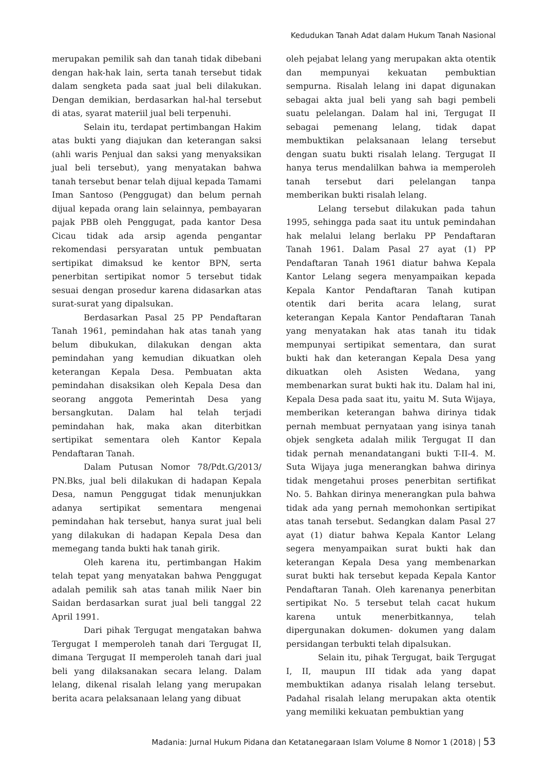Kedudukan Tanah Adat dalam Hukum Tanah Nasional
merupakan pemilik sah dan tanah tidak dibebani dengan hak-hak lain, serta tanah tersebut tidak dalam sengketa pada saat jual beli dilakukan. Dengan demikian, berdasarkan hal-hal tersebut di atas, syarat materiil jual beli terpenuhi.
Selain itu, terdapat pertimbangan Hakim atas bukti yang diajukan dan keterangan saksi (ahli waris Penjual dan saksi yang menyaksikan jual beli tersebut), yang menyatakan bahwa tanah tersebut benar telah dijual kepada Tamami Iman Santoso (Penggugat) dan belum pernah dijual kepada orang lain selainnya, pembayaran pajak PBB oleh Penggugat, pada kantor Desa Cicau tidak ada arsip agenda pengantar rekomendasi persyaratan untuk pembuatan sertipikat dimaksud ke kentor BPN, serta penerbitan sertipikat nomor 5 tersebut tidak sesuai dengan prosedur karena didasarkan atas surat-surat yang dipalsukan.
Berdasarkan Pasal 25 PP Pendaftaran Tanah 1961, pemindahan hak atas tanah yang belum dibukukan, dilakukan dengan akta pemindahan yang kemudian dikuatkan oleh keterangan Kepala Desa. Pembuatan akta pemindahan disaksikan oleh Kepala Desa dan seorang anggota Pemerintah Desa yang bersangkutan. Dalam hal telah terjadi pemindahan hak, maka akan diterbitkan sertipikat sementara oleh Kantor Kepala Pendaftaran Tanah.
Dalam Putusan Nomor 78/Pdt.G/2013/ PN.Bks, jual beli dilakukan di hadapan Kepala Desa, namun Penggugat tidak menunjukkan adanya sertipikat sementara mengenai pemindahan hak tersebut, hanya surat jual beli yang dilakukan di hadapan Kepala Desa dan memegang tanda bukti hak tanah girik.
Oleh karena itu, pertimbangan Hakim telah tepat yang menyatakan bahwa Penggugat adalah pemilik sah atas tanah milik Naer bin Saidan berdasarkan surat jual beli tanggal 22 April 1991.
Dari pihak Tergugat mengatakan bahwa Tergugat I memperoleh tanah dari Tergugat II, dimana Tergugat II memperoleh tanah dari jual beli yang dilaksanakan secara lelang. Dalam lelang, dikenal risalah lelang yang merupakan berita acara pelaksanaan lelang yang dibuat
oleh pejabat lelang yang merupakan akta otentik dan mempunyai kekuatan pembuktian sempurna. Risalah lelang ini dapat digunakan sebagai akta jual beli yang sah bagi pembeli suatu pelelangan. Dalam hal ini, Tergugat II sebagai pemenang lelang, tidak dapat membuktikan pelaksanaan lelang tersebut dengan suatu bukti risalah lelang. Tergugat II hanya terus mendalilkan bahwa ia memperoleh tanah tersebut dari pelelangan tanpa memberikan bukti risalah lelang.
Lelang tersebut dilakukan pada tahun 1995, sehingga pada saat itu untuk pemindahan hak melalui lelang berlaku PP Pendaftaran Tanah 1961. Dalam Pasal 27 ayat (1) PP Pendaftaran Tanah 1961 diatur bahwa Kepala Kantor Lelang segera menyampaikan kepada Kepala Kantor Pendaftaran Tanah kutipan otentik dari berita acara lelang, surat keterangan Kepala Kantor Pendaftaran Tanah yang menyatakan hak atas tanah itu tidak mempunyai sertipikat sementara, dan surat bukti hak dan keterangan Kepala Desa yang dikuatkan oleh Asisten Wedana, yang membenarkan surat bukti hak itu. Dalam hal ini, Kepala Desa pada saat itu, yaitu M. Suta Wijaya, memberikan keterangan bahwa dirinya tidak pernah membuat pernyataan yang isinya tanah objek sengketa adalah milik Tergugat II dan tidak pernah menandatangani bukti T-II-4. M. Suta Wijaya juga menerangkan bahwa dirinya tidak mengetahui proses penerbitan sertifikat No. 5. Bahkan dirinya menerangkan pula bahwa tidak ada yang pernah memohonkan sertipikat atas tanah tersebut. Sedangkan dalam Pasal 27 ayat (1) diatur bahwa Kepala Kantor Lelang segera menyampaikan surat bukti hak dan keterangan Kepala Desa yang membenarkan surat bukti hak tersebut kepada Kepala Kantor Pendaftaran Tanah. Oleh karenanya penerbitan sertipikat No. 5 tersebut telah cacat hukum karena untuk menerbitkannya, telah dipergunakan dokumen- dokumen yang dalam persidangan terbukti telah dipalsukan.
Selain itu, pihak Tergugat, baik Tergugat I, II, maupun III tidak ada yang dapat membuktikan adanya risalah lelang tersebut. Padahal risalah lelang merupakan akta otentik yang memiliki kekuatan pembuktian yang
Madania: Jurnal Hukum Pidana dan Ketatanegaraan Islam Volume 8 Nomor 1 (2018) | 53